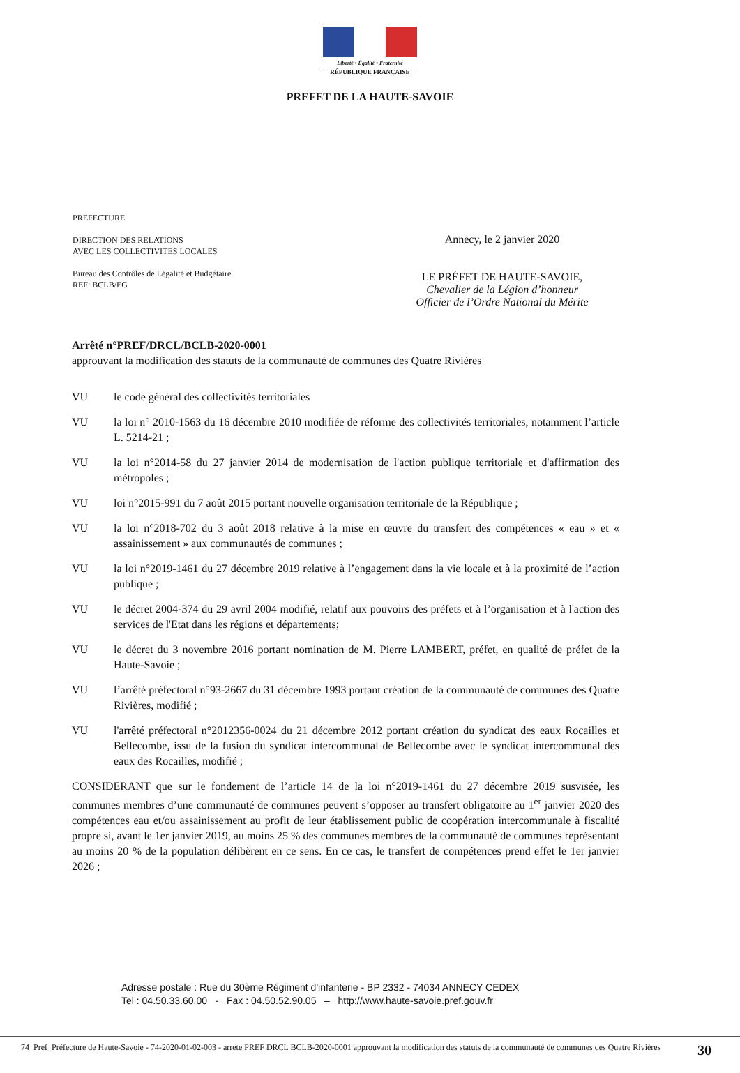Liberté • Égalité • Fraternité
RÉPUBLIQUE FRANÇAISE
PREFET DE LA HAUTE-SAVOIE
PREFECTURE
DIRECTION DES RELATIONS
AVEC LES COLLECTIVITES LOCALES
Bureau des Contrôles de Légalité et Budgétaire
REF: BCLB/EG
Annecy, le 2 janvier 2020
LE PRÉFET DE HAUTE-SAVOIE,
Chevalier de la Légion d’honneur
Officier de l’Ordre National du Mérite
Arrêté n°PREF/DRCL/BCLB-2020-0001
approuvant la modification des statuts de la communauté de communes des Quatre Rivières
VU le code général des collectivités territoriales
VU la loi n° 2010-1563 du 16 décembre 2010 modifiée de réforme des collectivités territoriales, notamment l’article L. 5214-21 ;
VU la loi n°2014-58 du 27 janvier 2014 de modernisation de l'action publique territoriale et d'affirmation des métropoles ;
VU loi n°2015-991 du 7 août 2015 portant nouvelle organisation territoriale de la République ;
VU la loi n°2018-702 du 3 août 2018 relative à la mise en œuvre du transfert des compétences « eau » et « assainissement » aux communautés de communes ;
VU la loi n°2019-1461 du 27 décembre 2019 relative à l’engagement dans la vie locale et à la proximité de l’action publique ;
VU le décret 2004-374 du 29 avril 2004 modifié, relatif aux pouvoirs des préfets et à l’organisation et à l'action des services de l'Etat dans les régions et départements;
VU le décret du 3 novembre 2016 portant nomination de M. Pierre LAMBERT, préfet, en qualité de préfet de la Haute-Savoie ;
VU l’arrêté préfectoral n°93-2667 du 31 décembre 1993 portant création de la communauté de communes des Quatre Rivières, modifié ;
VU l'arrêté préfectoral n°2012356-0024 du 21 décembre 2012 portant création du syndicat des eaux Rocailles et Bellecombe, issu de la fusion du syndicat intercommunal de Bellecombe avec le syndicat intercommunal des eaux des Rocailles, modifié ;
CONSIDERANT que sur le fondement de l’article 14 de la loi n°2019-1461 du 27 décembre 2019 susvisée, les communes membres d’une communauté de communes peuvent s’opposer au transfert obligatoire au 1<sup>er</sup> janvier 2020 des compétences eau et/ou assainissement au profit de leur établissement public de coopération intercommunale à fiscalité propre si, avant le 1er janvier 2019, au moins 25 % des communes membres de la communauté de communes représentant au moins 20 % de la population délibèrent en ce sens. En ce cas, le transfert de compétences prend effet le 1er janvier 2026 ;
Adresse postale : Rue du 30ème Régiment d'infanterie - BP 2332 - 74034 ANNECY CEDEX
Tel : 04.50.33.60.00 - Fax : 04.50.52.90.05 – http://www.haute-savoie.pref.gouv.fr
74_Pref_Préfecture de Haute-Savoie - 74-2020-01-02-003 - arrete PREF DRCL BCLB-2020-0001 approuvant la modification des statuts de la communauté de communes des Quatre Rivières
30